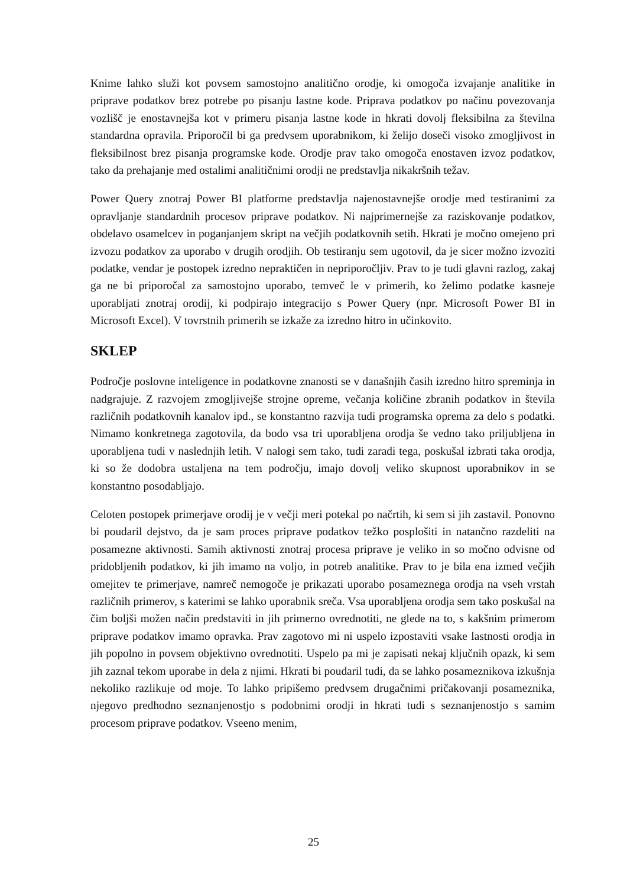Knime lahko služi kot povsem samostojno analitično orodje, ki omogoča izvajanje analitike in priprave podatkov brez potrebe po pisanju lastne kode. Priprava podatkov po načinu povezovanja vozlišč je enostavnejša kot v primeru pisanja lastne kode in hkrati dovolj fleksibilna za številna standardna opravila. Priporočil bi ga predvsem uporabnikom, ki želijo doseči visoko zmogljivost in fleksibilnost brez pisanja programske kode. Orodje prav tako omogoča enostaven izvoz podatkov, tako da prehajanje med ostalimi analitičnimi orodji ne predstavlja nikakršnih težav.
Power Query znotraj Power BI platforme predstavlja najenostavnejše orodje med testiranimi za opravljanje standardnih procesov priprave podatkov. Ni najprimernejše za raziskovanje podatkov, obdelavo osamelcev in poganjanjem skript na večjih podatkovnih setih. Hkrati je močno omejeno pri izvozu podatkov za uporabo v drugih orodjih. Ob testiranju sem ugotovil, da je sicer možno izvoziti podatke, vendar je postopek izredno nepraktičen in nepriporočljiv. Prav to je tudi glavni razlog, zakaj ga ne bi priporočal za samostojno uporabo, temveč le v primerih, ko želimo podatke kasneje uporabljati znotraj orodij, ki podpirajo integracijo s Power Query (npr. Microsoft Power BI in Microsoft Excel). V tovrstnih primerih se izkaže za izredno hitro in učinkovito.
SKLEP
Področje poslovne inteligence in podatkovne znanosti se v današnjih časih izredno hitro spreminja in nadgrajuje. Z razvojem zmogljivejše strojne opreme, večanja količine zbranih podatkov in števila različnih podatkovnih kanalov ipd., se konstantno razvija tudi programska oprema za delo s podatki. Nimamo konkretnega zagotovila, da bodo vsa tri uporabljena orodja še vedno tako priljubljena in uporabljena tudi v naslednjih letih. V nalogi sem tako, tudi zaradi tega, poskušal izbrati taka orodja, ki so že dodobra ustaljena na tem področju, imajo dovolj veliko skupnost uporabnikov in se konstantno posodabljajo.
Celoten postopek primerjave orodij je v večji meri potekal po načrtih, ki sem si jih zastavil. Ponovno bi poudaril dejstvo, da je sam proces priprave podatkov težko posplošiti in natančno razdeliti na posamezne aktivnosti. Samih aktivnosti znotraj procesa priprave je veliko in so močno odvisne od pridobljenih podatkov, ki jih imamo na voljo, in potreb analitike. Prav to je bila ena izmed večjih omejitev te primerjave, namreč nemogoče je prikazati uporabo posameznega orodja na vseh vrstah različnih primerov, s katerimi se lahko uporabnik sreča. Vsa uporabljena orodja sem tako poskušal na čim boljši možen način predstaviti in jih primerno ovrednotiti, ne glede na to, s kakšnim primerom priprave podatkov imamo opravka. Prav zagotovo mi ni uspelo izpostaviti vsake lastnosti orodja in jih popolno in povsem objektivno ovrednotiti. Uspelo pa mi je zapisati nekaj ključnih opazk, ki sem jih zaznal tekom uporabe in dela z njimi. Hkrati bi poudaril tudi, da se lahko posameznikova izkušnja nekoliko razlikuje od moje. To lahko pripišemo predvsem drugačnimi pričakovanji posameznika, njegovo predhodno seznanjenostjo s podobnimi orodji in hkrati tudi s seznanjenostjo s samim procesom priprave podatkov. Vseeno menim,
25